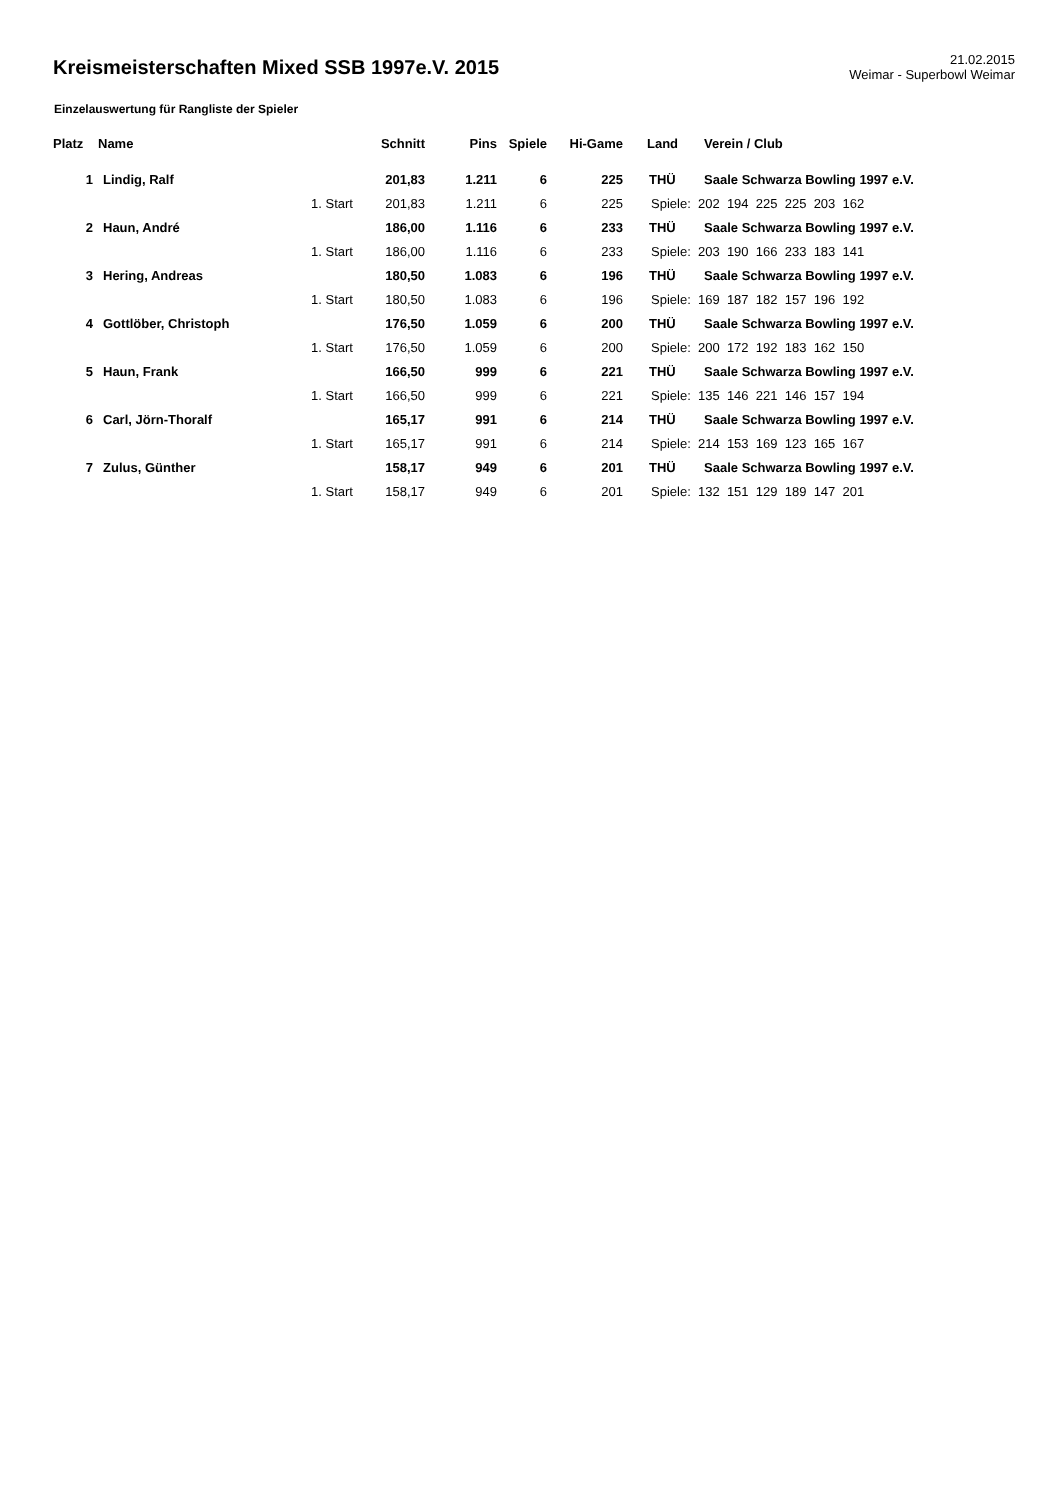Kreismeisterschaften Mixed SSB 1997e.V. 2015
21.02.2015
Weimar - Superbowl Weimar
Einzelauswertung für Rangliste der Spieler
| Platz | Name | | Schnitt | Pins | Spiele | Hi-Game | Land | Verein / Club |
| --- | --- | --- | --- | --- | --- | --- | --- | --- |
| 1 | Lindig, Ralf | | 201,83 | 1.211 | 6 | 225 | THÜ | Saale Schwarza Bowling 1997 e.V. |
| | | 1. Start | 201,83 | 1.211 | 6 | 225 | Spiele: 202 194 225 225 203 162 | |
| 2 | Haun, André | | 186,00 | 1.116 | 6 | 233 | THÜ | Saale Schwarza Bowling 1997 e.V. |
| | | 1. Start | 186,00 | 1.116 | 6 | 233 | Spiele: 203 190 166 233 183 141 | |
| 3 | Hering, Andreas | | 180,50 | 1.083 | 6 | 196 | THÜ | Saale Schwarza Bowling 1997 e.V. |
| | | 1. Start | 180,50 | 1.083 | 6 | 196 | Spiele: 169 187 182 157 196 192 | |
| 4 | Gottlöber, Christoph | | 176,50 | 1.059 | 6 | 200 | THÜ | Saale Schwarza Bowling 1997 e.V. |
| | | 1. Start | 176,50 | 1.059 | 6 | 200 | Spiele: 200 172 192 183 162 150 | |
| 5 | Haun, Frank | | 166,50 | 999 | 6 | 221 | THÜ | Saale Schwarza Bowling 1997 e.V. |
| | | 1. Start | 166,50 | 999 | 6 | 221 | Spiele: 135 146 221 146 157 194 | |
| 6 | Carl, Jörn-Thoralf | | 165,17 | 991 | 6 | 214 | THÜ | Saale Schwarza Bowling 1997 e.V. |
| | | 1. Start | 165,17 | 991 | 6 | 214 | Spiele: 214 153 169 123 165 167 | |
| 7 | Zulus, Günther | | 158,17 | 949 | 6 | 201 | THÜ | Saale Schwarza Bowling 1997 e.V. |
| | | 1. Start | 158,17 | 949 | 6 | 201 | Spiele: 132 151 129 189 147 201 | |